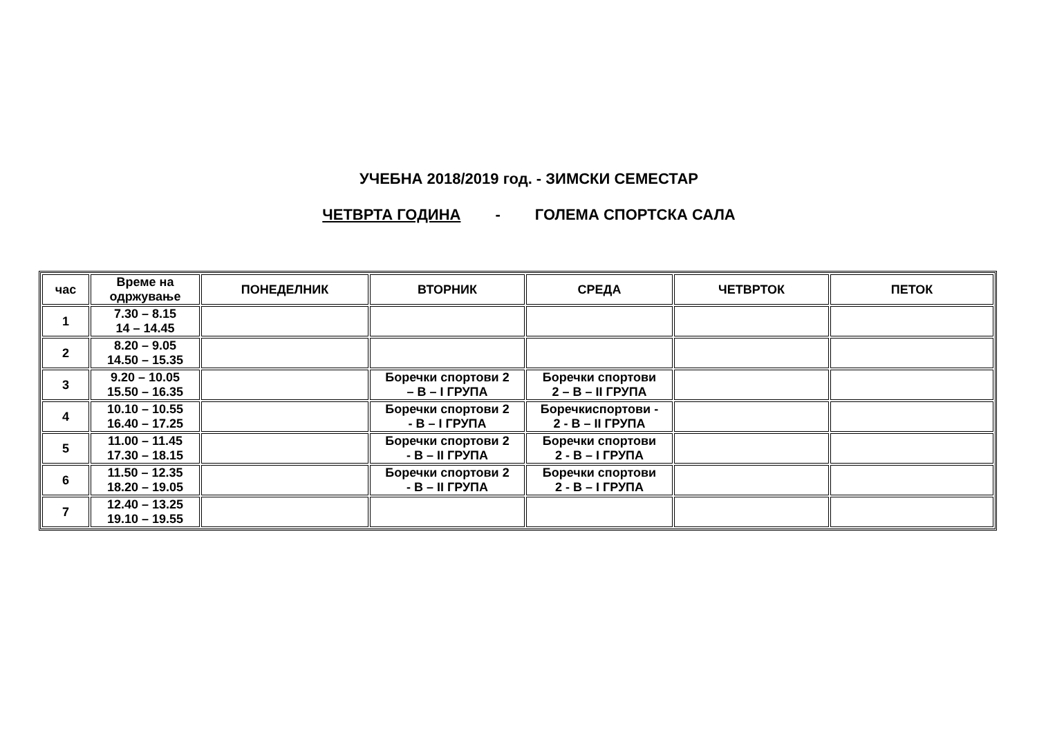УЧЕБНА 2018/2019 год. - ЗИМСКИ СЕМЕСТАР
ЧЕТВРТА ГОДИНА - ГОЛЕМА СПОРТСКА САЛА
| час | Време на одржување | ПОНЕДЕЛНИК | ВТОРНИК | СРЕДА | ЧЕТВРТОК | ПЕТОК |
| --- | --- | --- | --- | --- | --- | --- |
| 1 | 7.30 – 8.15 14 – 14.45 | | | | | |
| 2 | 8.20 – 9.05 14.50 – 15.35 | | | | | |
| 3 | 9.20 – 10.05 15.50 – 16.35 | | Боречки спортови 2 – В – I ГРУПА | Боречки спортови 2 – В – II ГРУПА | | |
| 4 | 10.10 – 10.55 16.40 – 17.25 | | Боречки спортови 2 - В – I ГРУПА | Боречкиспортови - 2 - В – II ГРУПА | | |
| 5 | 11.00 – 11.45 17.30 – 18.15 | | Боречки спортови 2 - В – II ГРУПА | Боречки спортови 2 - В – I ГРУПА | | |
| 6 | 11.50 – 12.35 18.20 – 19.05 | | Боречки спортови 2 - В – II ГРУПА | Боречки спортови 2 - В – I ГРУПА | | |
| 7 | 12.40 – 13.25 19.10 – 19.55 | | | | | |